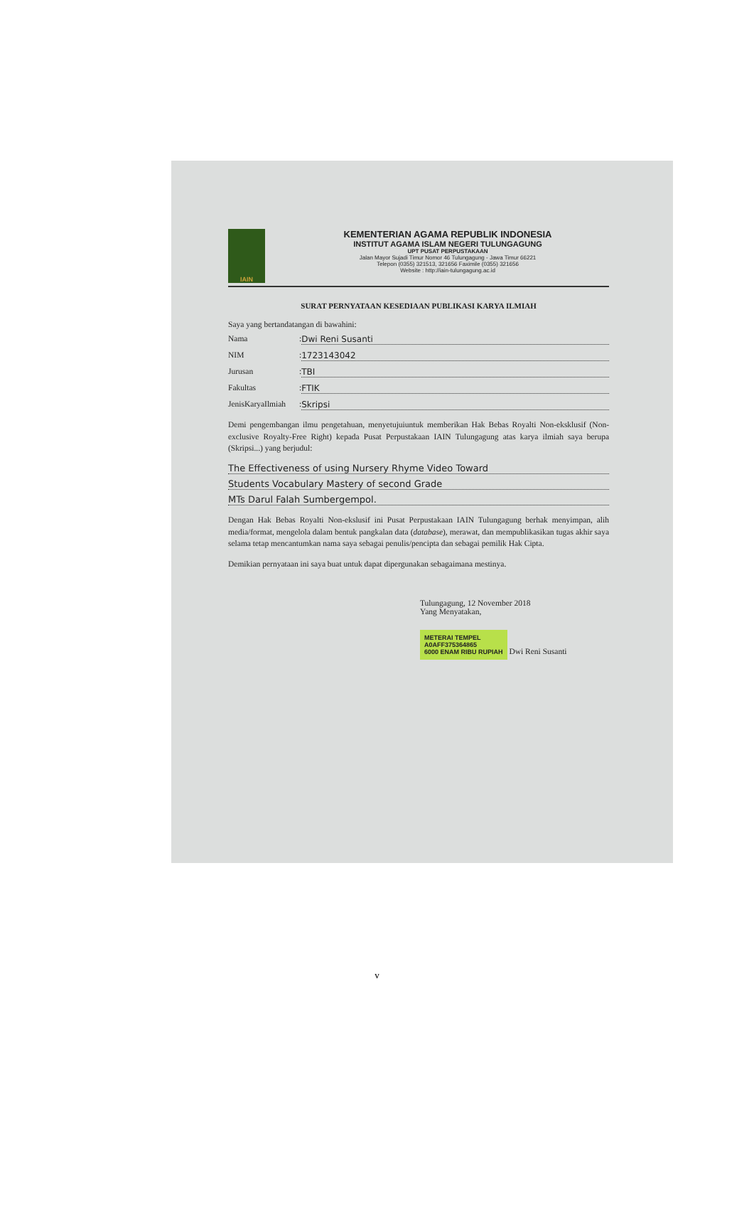IAIN
KEMENTERIAN AGAMA REPUBLIK INDONESIA
INSTITUT AGAMA ISLAM NEGERI TULUNGAGUNG
UPT PUSAT PERPUSTAKAAN
Jalan Mayor Sujadi Timur Nomor 46 Tulungagung - Jawa Timur 66221
Telepon (0355) 321513, 321656 Faximile (0355) 321656
Website : http://iain-tulungagung.ac.id
SURAT PERNYATAAN KESEDIAAN PUBLIKASI KARYA ILMIAH
Saya yang bertandatangan di bawahini:
Nama: Dwi Reni Susanti
NIM: 1723143042
Jurusan: TBI
Fakultas: FTIK
JenisKaryaIlmiah: Skripsi
Demi pengembangan ilmu pengetahuan, menyetujuiuntuk memberikan Hak Bebas Royalti Non-eksklusif (Non-exclusive Royalty-Free Right) kepada Pusat Perpustakaan IAIN Tulungagung atas karya ilmiah saya berupa (Skripsi...) yang berjudul:
The Effectiveness of using Nursery Rhyme Video Toward
Students Vocabulary Mastery of second Grade
MTs Darul Falah Sumbergempol.
Dengan Hak Bebas Royalti Non-ekslusif ini Pusat Perpustakaan IAIN Tulungagung berhak menyimpan, alih media/format, mengelola dalam bentuk pangkalan data (database), merawat, dan mempublikasikan tugas akhir saya selama tetap mencantumkan nama saya sebagai penulis/pencipta dan sebagai pemilik Hak Cipta.
Demikian pernyataan ini saya buat untuk dapat dipergunakan sebagaimana mestinya.
Tulungagung, 12 November 2018
Yang Menyatakan,
METERAI TEMPEL
A0AFF375364865
6000 ENAM RIBU RUPIAH Dwi Reni Susanti
v